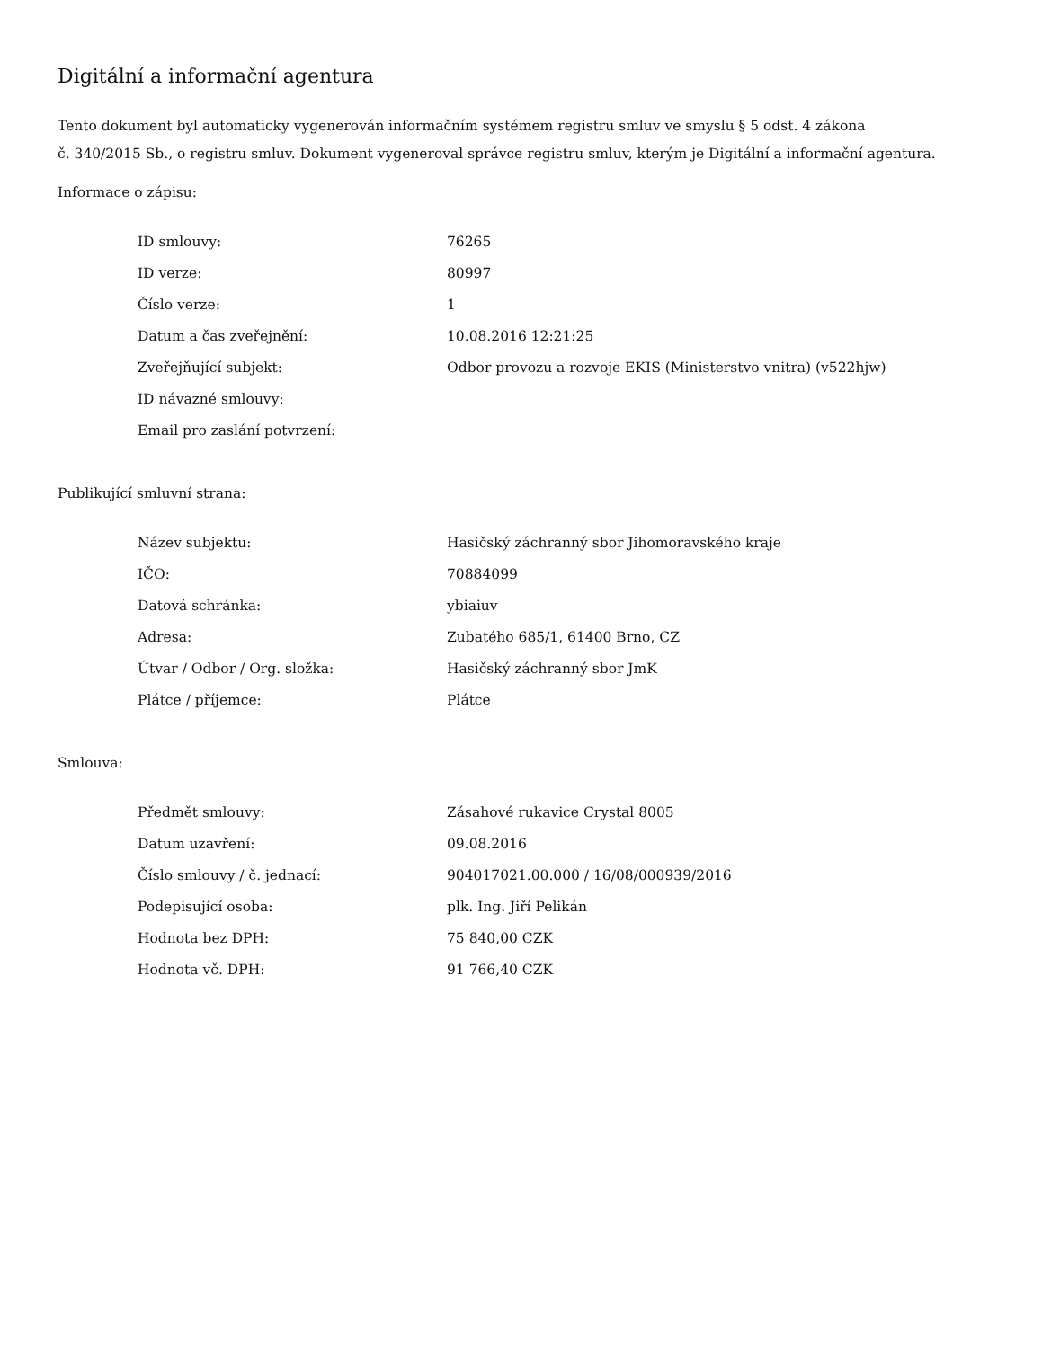Digitální a informační agentura
Tento dokument byl automaticky vygenerován informačním systémem registru smluv ve smyslu § 5 odst. 4 zákona
č. 340/2015 Sb., o registru smluv. Dokument vygeneroval správce registru smluv, kterým je Digitální a informační agentura.
Informace o zápisu:
| ID smlouvy: | 76265 |
| ID verze: | 80997 |
| Číslo verze: | 1 |
| Datum a čas zveřejnění: | 10.08.2016 12:21:25 |
| Zveřejňující subjekt: | Odbor provozu a rozvoje EKIS (Ministerstvo vnitra) (v522hjw) |
| ID návazné smlouvy: | |
| Email pro zaslání potvrzení: | |
Publikující smluvní strana:
| Název subjektu: | Hasičský záchranný sbor Jihomoravského kraje |
| IČO: | 70884099 |
| Datová schránka: | ybiaiuv |
| Adresa: | Zubatého 685/1, 61400 Brno, CZ |
| Útvar / Odbor / Org. složka: | Hasičský záchranný sbor JmK |
| Plátce / příjemce: | Plátce |
Smlouva:
| Předmět smlouvy: | Zásahové rukavice Crystal 8005 |
| Datum uzavření: | 09.08.2016 |
| Číslo smlouvy / č. jednací: | 904017021.00.000 / 16/08/000939/2016 |
| Podepisující osoba: | plk. Ing. Jiří Pelikán |
| Hodnota bez DPH: | 75 840,00 CZK |
| Hodnota vč. DPH: | 91 766,40 CZK |